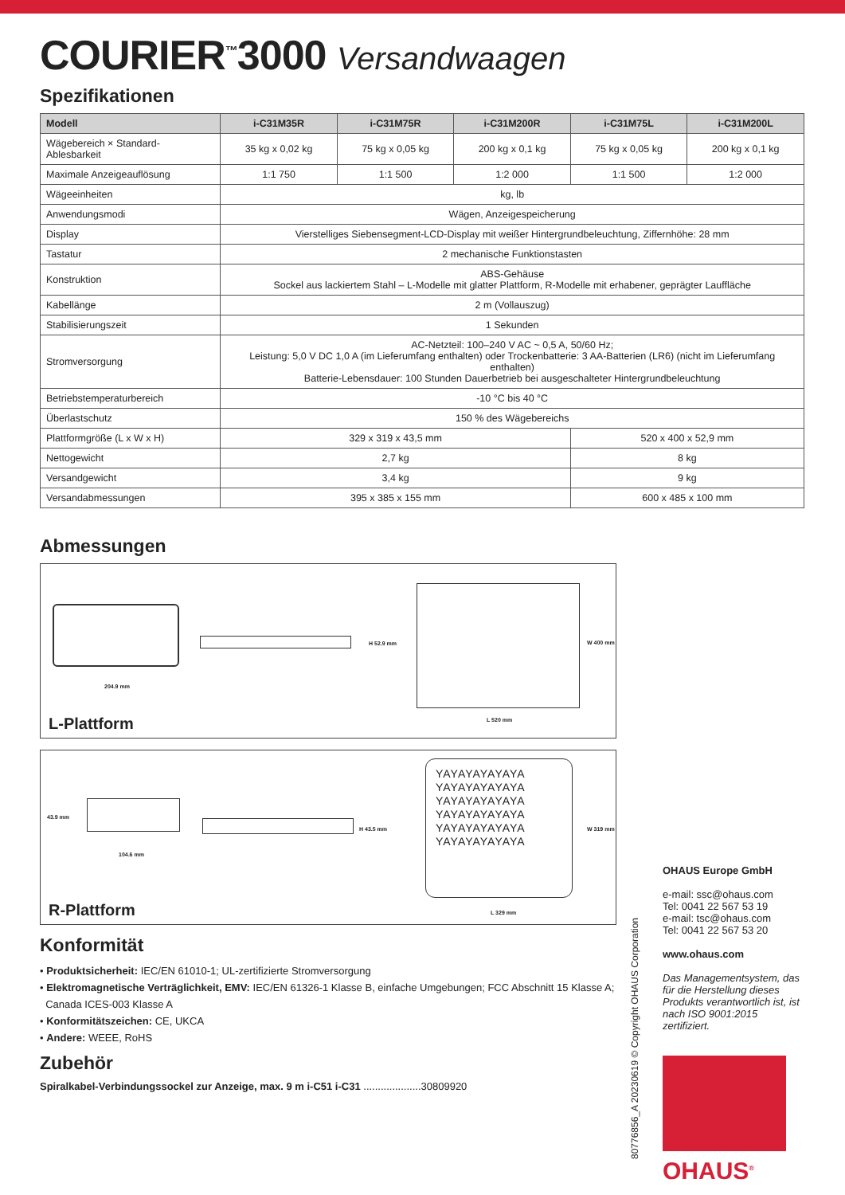COURIER<sup>™</sup>3000 Versandwaagen
Spezifikationen
| Modell | i-C31M35R | i-C31M75R | i-C31M200R | i-C31M75L | i-C31M200L |
| --- | --- | --- | --- | --- | --- |
| Wägebereich × Standard-Ablesbarkeit | 35 kg x 0,02 kg | 75 kg x 0,05 kg | 200 kg x 0,1 kg | 75 kg x 0,05 kg | 200 kg x 0,1 kg |
| Maximale Anzeigeauflösung | 1:1 750 | 1:1 500 | 1:2 000 | 1:1 500 | 1:2 000 |
| Wägeeinheiten | kg, lb | | | | |
| Anwendungsmodi | Wägen, Anzeigespeicherung | | | | |
| Display | Vierstelliges Siebensegment-LCD-Display mit weißer Hintergrundbeleuchtung, Ziffernhöhe: 28 mm | | | | |
| Tastatur | 2 mechanische Funktionstasten | | | | |
| Konstruktion | ABS-Gehäuse Sockel aus lackiertem Stahl – L-Modelle mit glatter Plattform, R-Modelle mit erhabener, geprägter Lauffläche | | | | |
| Kabellänge | 2 m (Vollauszug) | | | | |
| Stabilisierungszeit | 1 Sekunden | | | | |
| Stromversorgung | AC-Netzteil: 100–240 V AC ~ 0,5 A, 50/60 Hz; Leistung: 5,0 V DC 1,0 A (im Lieferumfang enthalten) oder Trockenbatterie: 3 AA-Batterien (LR6) (nicht im Lieferumfang enthalten) Batterie-Lebensdauer: 100 Stunden Dauerbetrieb bei ausgeschalteter Hintergrundbeleuchtung | | | | |
| Betriebstemperaturbereich | -10 °C bis 40 °C | | | | |
| Überlastschutz | 150 % des Wägebereichs | | | | |
| Plattformgröße (L x W x H) | 329 x 319 x 43,5 mm | | | 520 x 400 x 52,9 mm | |
| Nettogewicht | 2,7 kg | | | 8 kg | |
| Versandgewicht | 3,4 kg | | | 9 kg | |
| Versandabmessungen | 395 x 385 x 155 mm | | | 600 x 485 x 100 mm | |
Abmessungen
204.9 mm
H 52.9 mm W 400 mm
L 520 mm
L-Plattform
43.9 mm
104.6 mm
H 43.5 mm
YAYAYAYAYAYA YAYAYAYAYAYA YAYAYAYAYAYA YAYAYAYAYAYA YAYAYAYAYAYA YAYAYAYAYAYA
W 319 mm
L 329 mm
R-Plattform
Konformität
• Produktsicherheit: IEC/EN 61010-1; UL-zertifizierte Stromversorgung
• Elektromagnetische Verträglichkeit, EMV: IEC/EN 61326-1 Klasse B, einfache Umgebungen; FCC Abschnitt 15 Klasse A;
Canada ICES-003 Klasse A
• Konformitätszeichen: CE, UKCA
• Andere: WEEE, RoHS
Zubehör
Spiralkabel-Verbindungssockel zur Anzeige, max. 9 m i-C51 i-C31 ....................30809920
OHAUS Europe GmbH
e-mail: ssc@ohaus.com
Tel: 0041 22 567 53 19
e-mail: tsc@ohaus.com
Tel: 0041 22 567 53 20
www.ohaus.com
Das Managementsystem, das für die Herstellung dieses Produkts verantwortlich ist, ist nach ISO 9001:2015 zertifiziert.
OHAUS<sup>®</sup>
80776856_A 20230619 © Copyright OHAUS Corporation